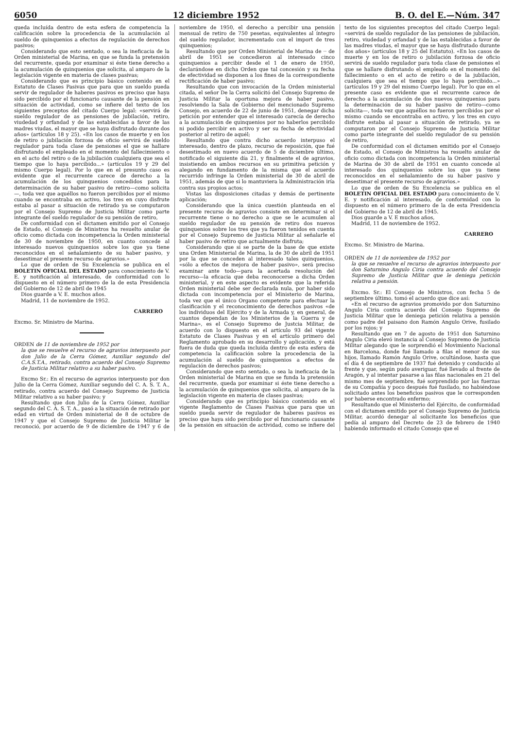6050 12 diciembre 1952 B. O. del E.—Núm. 347
queda incluída dentro de esta esfera de competencia la calificación sobre la procedencia de la acumulación al sueldo de quinquenios a efectos de regulación de derechos pasivos;
Considerando que esto sentado, o sea la ineficacia de la Orden ministerial de Marina, en que se funda la pretensión del recurrente, queda por examinar si éste tiene derecho a la acumulación de quinquenios que solicita, al amparo de la legislación vigente en materia de clases pasivas;
Considerando que es principio básico contenido en el Estatuto de Clases Pasivas que para que un sueldo pueda servir de regulador de haberes pasivos es preciso que haya sido percibido por el funcionario causante de la pensión en situación de actividad, como se infiere del texto de los siguientes preceptos del citado Cuerpo legal: «servirá de sueldo regulador de as pensiones de jubilación, retiro, viudedad y orfandad y de las establecidas a favor de las madres viudas, el mayor que se haya disfrutado durante dos años» (artículos 18 y 25). «En los casos de muerte y en los de retiro o jubilación forzosa de oficio servirá de sueldo regulador para toda clase de pensiones el que se hallare disfrutando el empleado en el momento del fallecimiento o en el acto del retiro o de la jubilación cualquiera que sea el tiempo que lo haya percibido...» (artículos 19 y 29 del mismo Cuerpo legal). Por lo que en el presunto caso es evidente que el recurrente carece de derecho a la acumulación de los quinquenios concedidos para la determinación de su haber pasivo de retiro—como solicita—, toda vez que aquéllos no fueron percibidos por el mismo cuando se encontraba en activo, los tres en cuyo disfrute estaba al pasar a situación de retirado ya se computaron por el Consejo Supremo de Justicia Militar como parte integrante del sueldo regulador de su pensión de retiro,
De conformidad con el dictamen emitido por el Consejo de Estado, el Consejo de Ministros ha resuelto anular de oficio como dictada con incompetencia la Orden ministerial de 30 de noviembre de 1950, en cuanto concede al interesado nuevos quinquenios sobre los que ya tiene reconocidos en el señalamiento de su haber pasivo, y desestimar el presente recurso de agravios.»
Lo que de orden de Su Excelencia se publica en el BOLETIN OFICIAL DEL ESTADO para conocimiento de V. E. y notificación al interesado, de conformidad con lo dispuesto en el número primero de la de esta Presidencia del Gobierno de 12 de abril de 1945
Dios guarde a V. E. muchos años.
Madrid, 11 de noviembre de 1952.
CARRERO
Excmo. Sr. Ministro de Marina.
ORDEN de 11 de noviembre de 1952 por
la que se resuelve el recurso de agravios interpuesto por don Julio de la Cerra Gómez, Auxiliar segundo del C.A.S.T.A., retirado, contra acuerdo del Consejo Supremo de Justicia Militar relativo a su haber pasivo.
Excmo Sr.: En el recurso de agravios interpuesto por don Julio de la Cerra Gómez, Auxiliar segundo del C. A. S. T. A., retirado, contra acuerdo del Consejo Supremo de Justicia Militar relativo a su haber pasivo; y
Resultando que don Julio de la Cerra Gómez, Auxiliar segundo del C. A. S. T. A., pasó a la situación de retirado por edad en virtud de Orden ministerial de 8 de octubre de 1947 y que el Consejo Supremo de Justicia Militar le reconoció, por acuerdo de 9 de diciembre de 1947 y 6 de noviembre de 1950, el derecho a percibir una pensión mensual de retiro de 750 pesetas, equivalentes al íntegro del sueldo regulador, incrementado con el import de tres quinquenios;
Resultando que por Orden Ministerial de Marina de ·· de abril de 1951 se concedieron al interesado cinco quinquenios a percibir desde el 1 de enero de 1950, declarándose en dicha Orden que tal concesión y su fecha de efectividad se disponen a los fines de la correspondiente rectificación de haber pasivo;
Resultando que con invocación de la Orden ministerial citada, el señor De la Cerra solicitó del Consejo Supremo de Justicia Militar la oportuna mejora de haber pasivo, resolviendo la Sala de Gobierno del mencionado Supremo Consejo, en acuerdo de 22 de junio de 1951, denegar dicha petición por entender que el interesado carecía de derecho a la acumulación de quinquenios por no haberlos percibido ni podido percibir en activo y ser su fecha de efectividad posterior al retiro de aquél;
Resultando que contra dicho acuerdo interpuso el interesado, dentro de plazo, recurso de reposición, que fué desestimado en nuevo acuerdo de 5 de diciembre último, notificado el siguiente día 21, y finalmente el de agravios, insistiendo en ambos recursos en su primitiva petición y alegando en fundamento de la misma que el acuerdo recurrido infringe la Orden ministerial de 30 de abril de 1951, además de que si lo mantuviera la Administración iría contra sus propios actos;
Vistas las disposiciones citadas y demás de pertinente aplicación;
Considerando que la única cuestión planteada en el presente recurso de agravios consiste en determinar si el recurrente tiene o no derecho a que se le acumulen al sueldo regulador de su pensión de retiro dos nuevos quinquenios sobre los tres que ya fueron tenidos en cuenta por el Consejo Supremo de Justicia Militar al señalarle el haber pasivo de retiro que actualmente disfruta;
Considerando que si se parte de la base de que existe una Orden Ministerial de Marina, la de 30 de abril de 1951 por la que se conceden al interesado tales quinquenios, «sólo a efectos de mejora de haber pasivo», será preciso examinar ante todo—para la acertada resolución del recurso—la eficacia que deba reconocerse a dicha Orden ministerial, y en este aspecto es evidente que la referida Orden ministerial debe ser declarada nula, por haber sido dictada con incompetencia por el Ministerio de Marina, toda vez que el único Organo competente para efectuar la clasificación y el reconocimiento de derechos pasivos «de los individuos del Ejército y de la Armada y, en general, de cuantos dependan de los Ministerios de la Guerra y de Marina», es el Consejo Supremo de Justcia Militar, de acuerdo con lo dispuesto en el artículo 93 del vigente Estatuto de Clases Pasivas y en el artículo primero del Reglamento aprobado en su desarrollo y aplicación, y está fuera de duda que queda incluída dentro de esta esfera de competencia la calificación sobre la procedencia de la acumulación al sueldo de quinquenios a efectos de regulación de derechos pasivos;
Considerando que esto sentado, o sea la ineficacia de la Orden ministerial de Marina en que se funda la pretensión del recurrente, queda por examinar si éste tiene derecho a la acumulación de quinquenios que solicita, al amparo de la legislación vigente en materia de clases pasivas;
Considerando que es principio básico contenido en el vigente Reglamento de Clases Pasivas que para que un sueldo pueda servir de regulador de haberes pasivos es preciso que haya sido percibido por el funcionario causante de la pensión en situación de actividad, como se infiere del texto de los siguientes preceptos del citado Cuerpo legal: «servirá de sueldo regulador de las pensiones de jubilación, retiro, viudedad y orfandad y de las establecidas a favor de las madres viudas, el mayor que se haya disfrutado durante dos años» (artículos 18 y 25 del Estatuto). «En los casos de muerte y en los de retiro o jubilación forzosa de oficio servirá de sueldo regulador para toda clase de pensiones el que se hallare disfrutando el empleado en el momento del fallecimiento o en el acto de retiro o de la jubilación, cualquiera que sea el tiempo que lo haya percibido...» (artículos 19 y 29 del mismo Cuerpo legal). Por lo que en el presente caso es evidente que el recurrente carece de derecho a la acumulación de dos nuevos quinquenios para la determinación de su haber pasivo de retiro—como solicita—, toda vez que aquéllos no fueron percibidos por el mismo cuando se encontraba en activo, y los tres en cuyo disfrute estaba al pasar a situación de retirado, ya se computaron por el Consejo Supremo de Justicia Militar como parte integrante del sueldo regulador de su pensión de retiro,
De conformidad con el dictamen emitido por el Consejo de Estado, el Consejo de Ministros ha resuelto anular de oficio como dictada con incompetencia la Orden ministerial de Marina de 30 de abril de 1951 en cuanto concede al interesado dos quinquenios sobre los que ya tiene reconocidos en el señalamiento de su haber pasivo y desestimar el presente recurso de agravios.»
Lo que de orden de Su Excelencia se publica en el BOLETIN OFICIAL DEL ESTADO para conocimiento de V. E. y notificación al interesado, de conformidad con lo dispuesto en el número primero de la de esta Presidencia del Gobierno de 12 de abril de 1945.
Dios guarde a V. E muchos años,
Madrid, 11 de noviembre de 1952.
CARRERO
Excmo. Sr. Ministro de Marina.
ORDEN de 11 de noviembre de 1952 por
la que se resuelve el recurso de agravios interpuesto por don Saturnino Angulo Ciria contra acuerdo del Consejo Supremo de Justicia Militar que le deniega petición relativa a pensión.
Excmo. Sr.: El Consejo de Ministros, con fecha 5 de septiembre último, tomó el acuerdo que dice así:
«En el recurso de agravios promovido por don Saturnino Angulo Ciria contra acuerdo del Consejo Supremo de Justicia Militar que le deniega petición relativa a pensión como padre del paisano don Ramón Angulo Orive, fusilado por los rojos; y
Resultando que en 7 de agosto de 1951 don Saturnino Angulo Ciria elevó instancia al Consejo Supremo de Justicia Militar alegando que le sorprendió el Movimiento Nacional en Barcelona, donde fué llamado a filas el menor de sus hijos, llamado Ramón Angulo Orive, ocultándose, hasta que el día 4 de septiembre de 1937 fué detenido y conducido al frente y que, según pudo averiguar, fué llevado al frente de Aragón, y al intentar pasarse a las filas nacionales en 21 del mismo mes de septiembre, fué sorprendido por las fuerzas de su Compañía y poco después fué fusilado, no habiéndose solicitado antes los beneficios pasivos que le corresponden por haberse encontrado enfermo;
Resultando que el Ministerio del Ejército, de conformidad con el dictamen emitido por el Consejo Supremo de Justicia Militar, acordó denegar al solicitante los beneficios que pedía al amparo del Decreto de 23 de febrero de 1940 habiendo informado el citado Consejo que el